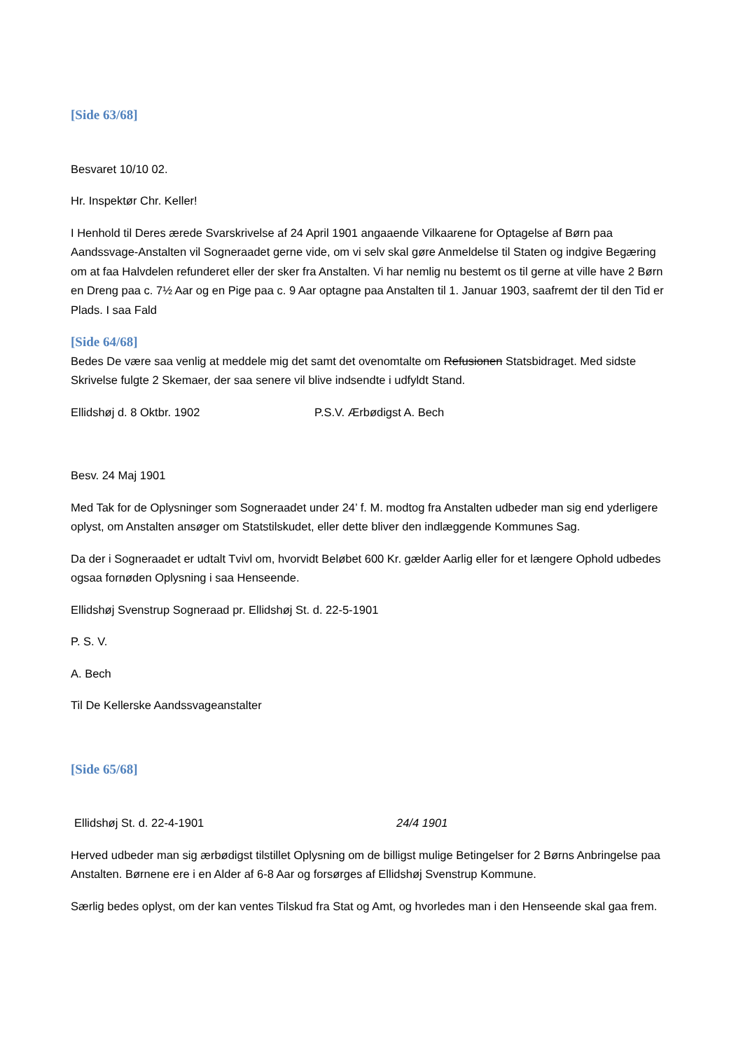[Side 63/68]
Besvaret 10/10 02.
Hr. Inspektør Chr. Keller!
I Henhold til Deres ærede Svarskrivelse af 24 April 1901 angaaende Vilkaarene for Optagelse af Børn paa Aandssvage-Anstalten vil Sogneraadet gerne vide, om vi selv skal gøre Anmeldelse til Staten og indgive Begæring om at faa Halvdelen refunderet eller der sker fra Anstalten. Vi har nemlig nu bestemt os til gerne at ville have 2 Børn en Dreng paa c. 7½ Aar og en Pige paa c. 9 Aar optagne paa Anstalten til 1. Januar 1903, saafremt der til den Tid er Plads. I saa Fald
[Side 64/68]
Bedes De være saa venlig at meddele mig det samt det ovenomtalte om Refusionen Statsbidraget. Med sidste Skrivelse fulgte 2 Skemaer, der saa senere vil blive indsendte i udfyldt Stand.
Ellidshøj d. 8 Oktbr. 1902 P.S.V. Ærbødigst A. Bech
Besv. 24 Maj 1901
Med Tak for de Oplysninger som Sogneraadet under 24’ f. M. modtog fra Anstalten udbeder man sig end yderligere oplyst, om Anstalten ansøger om Statstilskudet, eller dette bliver den indlæggende Kommunes Sag.
Da der i Sogneraadet er udtalt Tvivl om, hvorvidt Beløbet 600 Kr. gælder Aarlig eller for et længere Ophold udbedes ogsaa fornøden Oplysning i saa Henseende.
Ellidshøj Svenstrup Sogneraad pr. Ellidshøj St. d. 22-5-1901
P. S. V.
A. Bech
Til De Kellerske Aandssvageanstalter
[Side 65/68]
Ellidshøj St. d. 22-4-1901 24/4 1901
Herved udbeder man sig ærbødigst tilstillet Oplysning om de billigst mulige Betingelser for 2 Børns Anbringelse paa Anstalten. Børnene ere i en Alder af 6-8 Aar og forsørges af Ellidshøj Svenstrup Kommune.
Særlig bedes oplyst, om der kan ventes Tilskud fra Stat og Amt, og hvorledes man i den Henseende skal gaa frem.